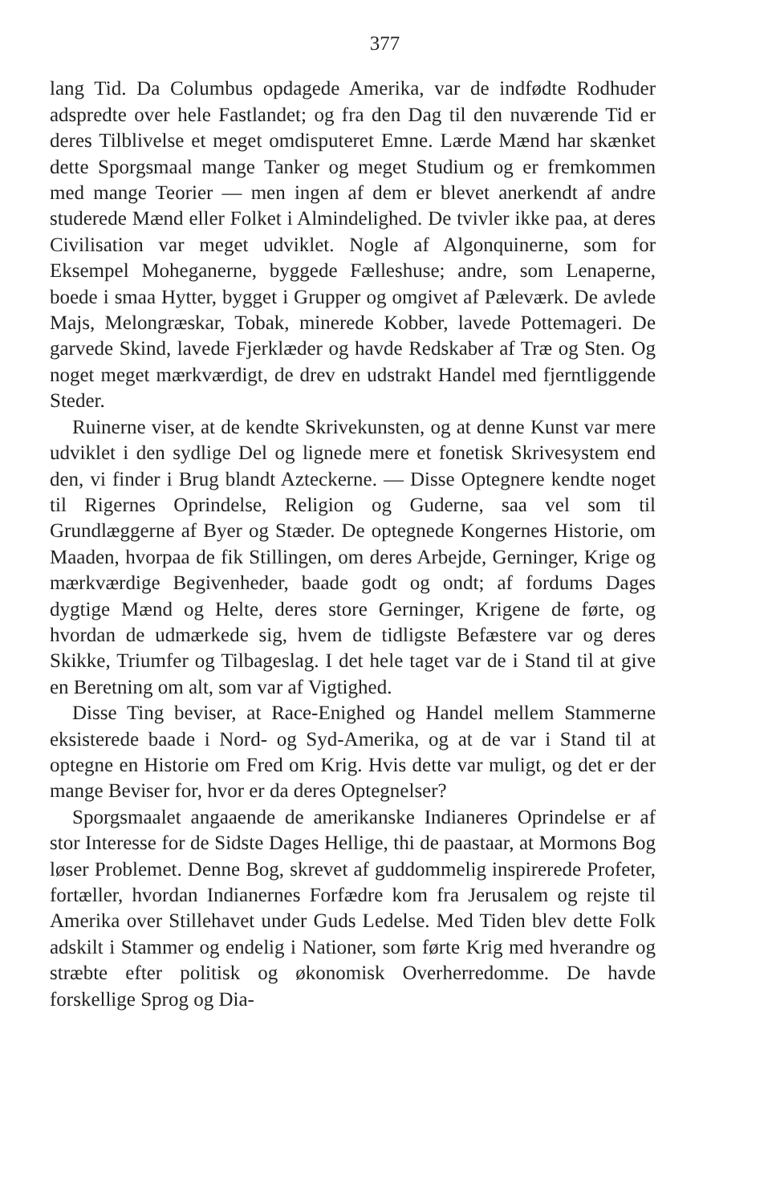377
lang Tid. Da Columbus opdagede Amerika, var de indfødte Rodhuder adspredte over hele Fastlandet; og fra den Dag til den nuværende Tid er deres Tilblivelse et meget omdisputeret Emne. Lærde Mænd har skænket dette Sporgsmaal mange Tanker og meget Studium og er fremkommen med mange Teorier — men ingen af dem er blevet anerkendt af andre studerede Mænd eller Folket i Almindelighed. De tvivler ikke paa, at deres Civilisation var meget udviklet. Nogle af Algonquinerne, som for Eksempel Moheganerne, byggede Fælleshuse; andre, som Lenaperne, boede i smaa Hytter, bygget i Grupper og omgivet af Pæleværk. De avlede Majs, Melongræskar, Tobak, minerede Kobber, lavede Pottemageri. De garvede Skind, lavede Fjerklæder og havde Redskaber af Træ og Sten. Og noget meget mærkværdigt, de drev en udstrakt Handel med fjerntliggende Steder.
Ruinerne viser, at de kendte Skrivekunsten, og at denne Kunst var mere udviklet i den sydlige Del og lignede mere et fonetisk Skrivesystem end den, vi finder i Brug blandt Azteckerne. — Disse Optegnere kendte noget til Rigernes Oprindelse, Religion og Guderne, saa vel som til Grundlæggerne af Byer og Stæder. De optegnede Kongernes Historie, om Maaden, hvorpaa de fik Stillingen, om deres Arbejde, Gerninger, Krige og mærkværdige Begivenheder, baade godt og ondt; af fordums Dages dygtige Mænd og Helte, deres store Gerninger, Krigene de førte, og hvordan de udmærkede sig, hvem de tidligste Befæstere var og deres Skikke, Triumfer og Tilbageslag. I det hele taget var de i Stand til at give en Beretning om alt, som var af Vigtighed.
Disse Ting beviser, at Race-Enighed og Handel mellem Stammerne eksisterede baade i Nord- og Syd-Amerika, og at de var i Stand til at optegne en Historie om Fred om Krig. Hvis dette var muligt, og det er der mange Beviser for, hvor er da deres Optegnelser?
Sporgsmaalet angaaende de amerikanske Indianeres Oprindelse er af stor Interesse for de Sidste Dages Hellige, thi de paastaar, at Mormons Bog løser Problemet. Denne Bog, skrevet af guddommelig inspirerede Profeter, fortæller, hvordan Indianernes Forfædre kom fra Jerusalem og rejste til Amerika over Stillehavet under Guds Ledelse. Med Tiden blev dette Folk adskilt i Stammer og endelig i Nationer, som førte Krig med hverandre og stræbte efter politisk og økonomisk Overherredomme. De havde forskellige Sprog og Dia-